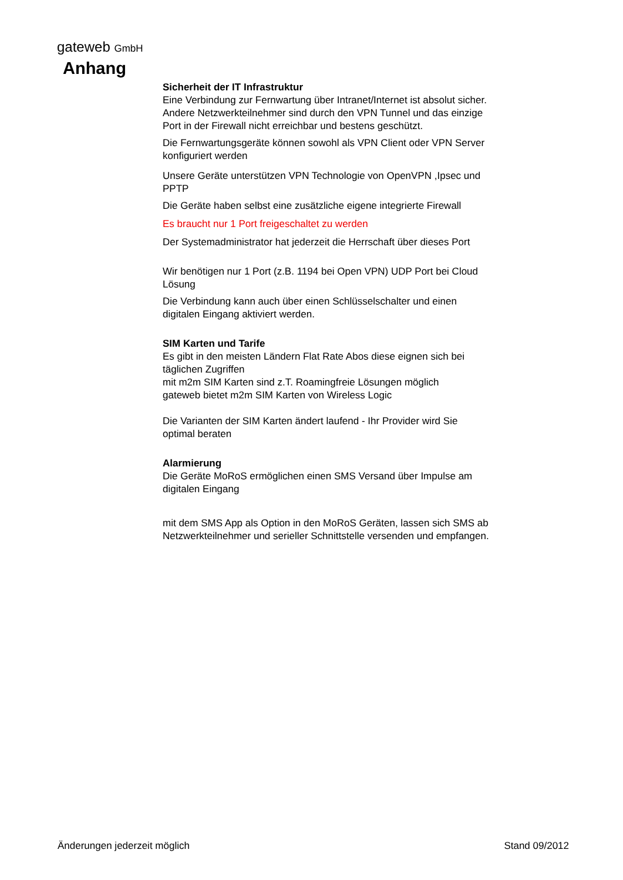gateweb GmbH
Anhang
Sicherheit der IT Infrastruktur
Eine Verbindung zur Fernwartung über Intranet/Internet ist absolut sicher. Andere Netzwerkteilnehmer sind durch den VPN Tunnel und das einzige Port in der Firewall nicht erreichbar und bestens geschützt.
Die Fernwartungsgeräte können sowohl als VPN Client oder VPN Server konfiguriert werden
Unsere Geräte unterstützen VPN Technologie von OpenVPN ,Ipsec und PPTP
Die Geräte haben selbst eine zusätzliche eigene integrierte Firewall
Es braucht nur 1 Port freigeschaltet zu werden
Der Systemadministrator hat jederzeit die Herrschaft über dieses Port
Wir benötigen nur 1 Port (z.B. 1194 bei Open VPN) UDP Port bei Cloud Lösung
Die Verbindung kann auch über einen Schlüsselschalter und einen digitalen Eingang aktiviert werden.
SIM Karten und Tarife
Es gibt in den meisten Ländern Flat Rate Abos diese eignen sich bei täglichen Zugriffen
mit m2m SIM Karten sind z.T. Roamingfreie Lösungen möglich
gateweb bietet m2m SIM Karten von Wireless Logic
Die Varianten der SIM Karten ändert laufend - Ihr Provider wird Sie optimal beraten
Alarmierung
Die Geräte MoRoS ermöglichen einen SMS Versand über Impulse am digitalen Eingang
mit dem SMS App als Option in den MoRoS Geräten, lassen sich SMS ab Netzwerkteilnehmer und serieller Schnittstelle versenden und empfangen.
Änderungen jederzeit möglich Stand 09/2012